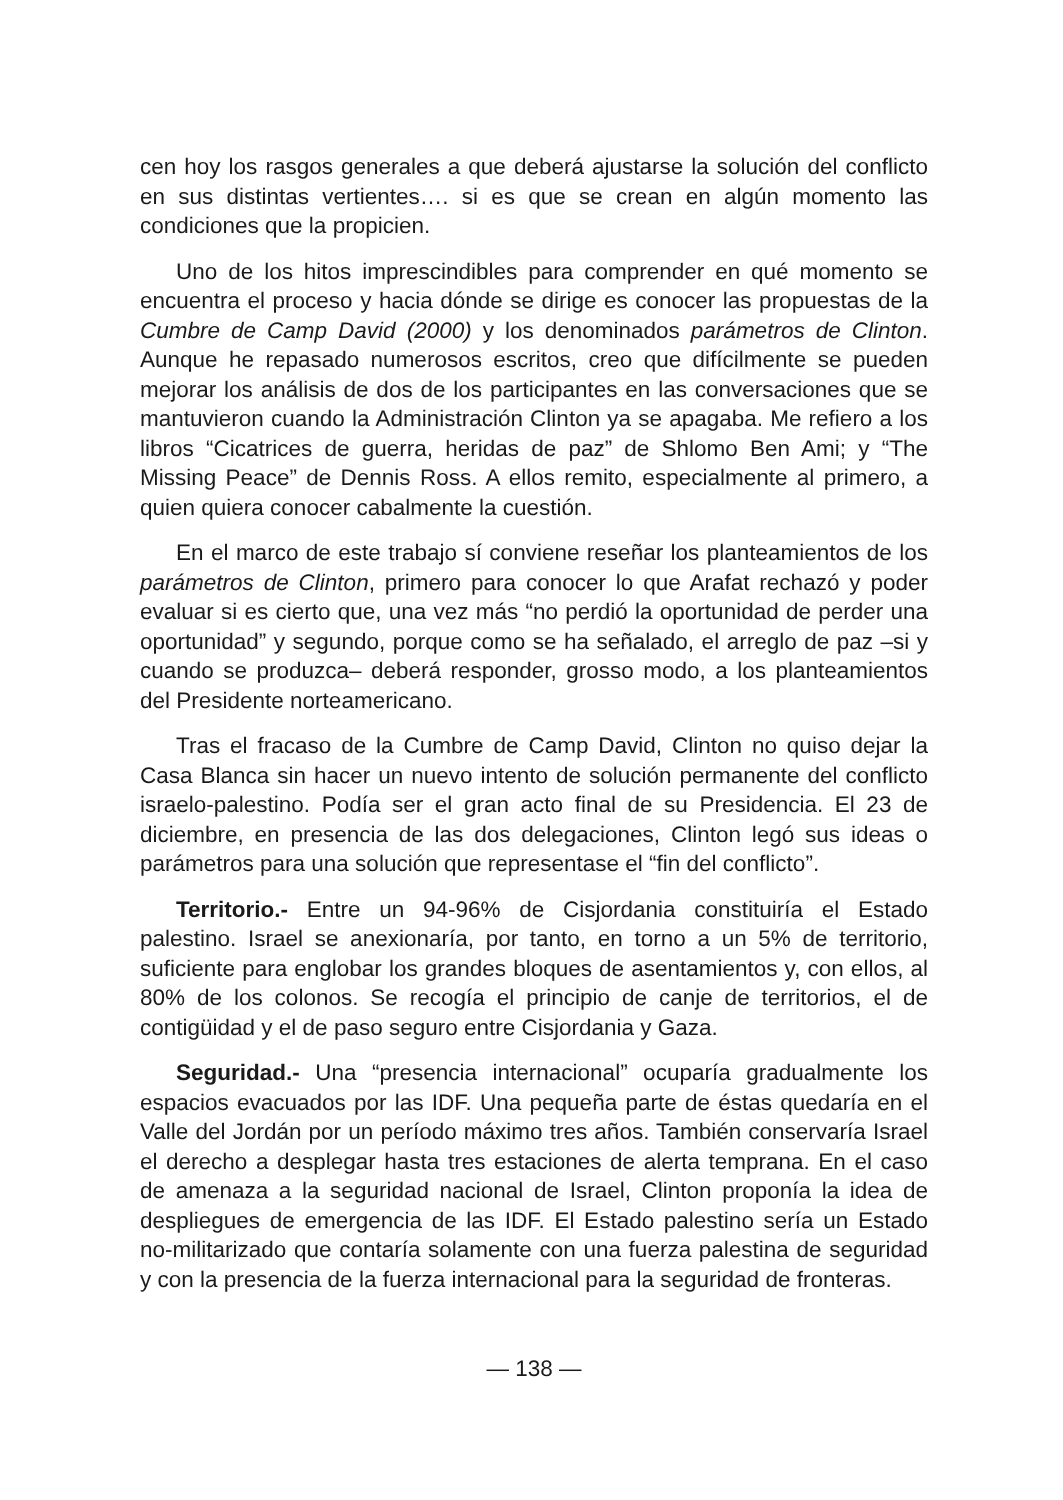cen hoy los rasgos generales a que deberá ajustarse la solución del conflicto en sus distintas vertientes…. si es que se crean en algún momento las condiciones que la propicien.
Uno de los hitos imprescindibles para comprender en qué momento se encuentra el proceso y hacia dónde se dirige es conocer las propuestas de la Cumbre de Camp David (2000) y los denominados parámetros de Clinton. Aunque he repasado numerosos escritos, creo que difícilmente se pueden mejorar los análisis de dos de los participantes en las conversaciones que se mantuvieron cuando la Administración Clinton ya se apagaba. Me refiero a los libros “Cicatrices de guerra, heridas de paz” de Shlomo Ben Ami; y “The Missing Peace” de Dennis Ross. A ellos remito, especialmente al primero, a quien quiera conocer cabalmente la cuestión.
En el marco de este trabajo sí conviene reseñar los planteamientos de los parámetros de Clinton, primero para conocer lo que Arafat rechazó y poder evaluar si es cierto que, una vez más “no perdió la oportunidad de perder una oportunidad” y segundo, porque como se ha señalado, el arreglo de paz –si y cuando se produzca– deberá responder, grosso modo, a los planteamientos del Presidente norteamericano.
Tras el fracaso de la Cumbre de Camp David, Clinton no quiso dejar la Casa Blanca sin hacer un nuevo intento de solución permanente del conflicto israelo-palestino. Podía ser el gran acto final de su Presidencia. El 23 de diciembre, en presencia de las dos delegaciones, Clinton legó sus ideas o parámetros para una solución que representase el “fin del conflicto”.
Territorio.- Entre un 94-96% de Cisjordania constituiría el Estado palestino. Israel se anexionaría, por tanto, en torno a un 5% de territorio, suficiente para englobar los grandes bloques de asentamientos y, con ellos, al 80% de los colonos. Se recogía el principio de canje de territorios, el de contigüidad y el de paso seguro entre Cisjordania y Gaza.
Seguridad.- Una “presencia internacional” ocuparía gradualmente los espacios evacuados por las IDF. Una pequeña parte de éstas quedaría en el Valle del Jordán por un período máximo tres años. También conservaría Israel el derecho a desplegar hasta tres estaciones de alerta temprana. En el caso de amenaza a la seguridad nacional de Israel, Clinton proponía la idea de despliegues de emergencia de las IDF. El Estado palestino sería un Estado no-militarizado que contaría solamente con una fuerza palestina de seguridad y con la presencia de la fuerza internacional para la seguridad de fronteras.
— 138 —